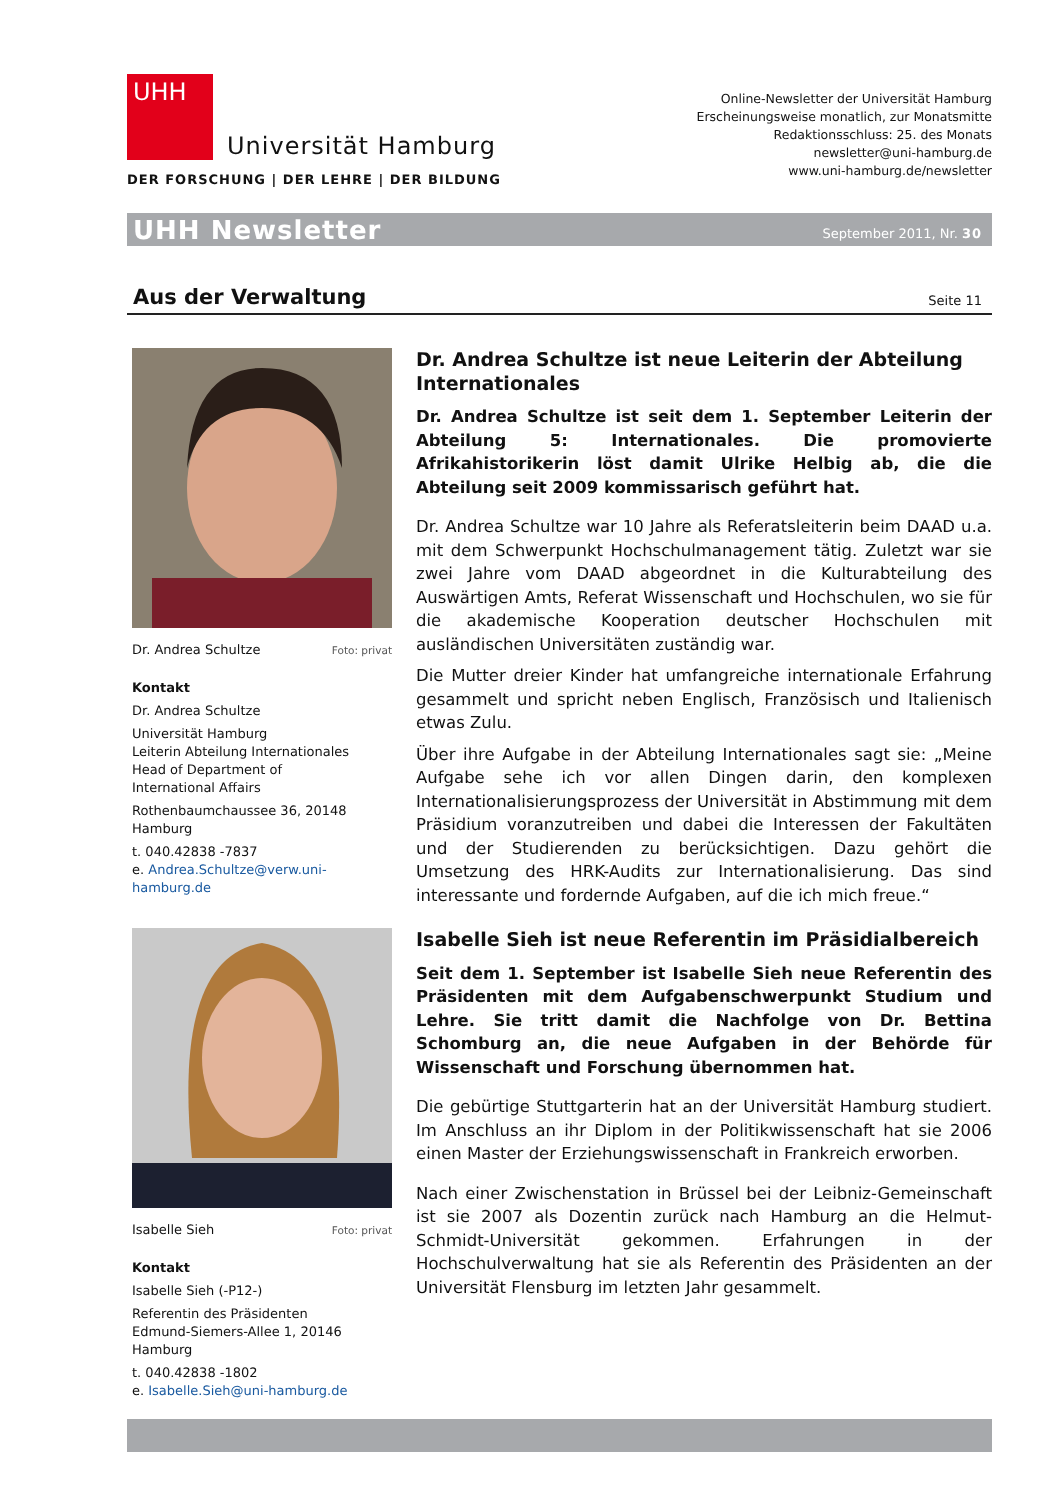UHH
Universität Hamburg
DER FORSCHUNG | DER LEHRE | DER BILDUNG
Online-Newsletter der Universität Hamburg
Erscheinungsweise monatlich, zur Monatsmitte
Redaktionsschluss: 25. des Monats
newsletter@uni-hamburg.de
www.uni-hamburg.de/newsletter
UHH Newsletter September 2011, Nr. 30
Aus der Verwaltung
Seite 11
Dr. Andrea Schultze Foto: privat
Kontakt
Dr. Andrea Schultze
Universität Hamburg
Leiterin Abteilung Internationales
Head of Department of
International Affairs
Rothenbaumchaussee 36, 20148 Hamburg
t. 040.42838 -7837
e. Andrea.Schultze@verw.uni-hamburg.de
Dr. Andrea Schultze ist neue Leiterin der Abteilung Internationales
Dr. Andrea Schultze ist seit dem 1. September Leiterin der Abteilung 5: Internationales. Die promovierte Afrikahistorikerin löst damit Ulrike Helbig ab, die die Abteilung seit 2009 kommissarisch geführt hat.
Dr. Andrea Schultze war 10 Jahre als Referatsleiterin beim DAAD u.a. mit dem Schwerpunkt Hochschulmanagement tätig. Zuletzt war sie zwei Jahre vom DAAD abgeordnet in die Kulturabteilung des Auswärtigen Amts, Referat Wissenschaft und Hochschulen, wo sie für die akademische Kooperation deutscher Hochschulen mit ausländischen Universitäten zuständig war.
Die Mutter dreier Kinder hat umfangreiche internationale Erfahrung gesammelt und spricht neben Englisch, Französisch und Italienisch etwas Zulu.
Über ihre Aufgabe in der Abteilung Internationales sagt sie: „Meine Aufgabe sehe ich vor allen Dingen darin, den komplexen Internationalisierungsprozess der Universität in Abstimmung mit dem Präsidium voranzutreiben und dabei die Interessen der Fakultäten und der Studierenden zu berücksichtigen. Dazu gehört die Umsetzung des HRK-Audits zur Internationalisierung. Das sind interessante und fordernde Aufgaben, auf die ich mich freue.“
Isabelle Sieh Foto: privat
Kontakt
Isabelle Sieh (-P12-)
Referentin des Präsidenten
Edmund-Siemers-Allee 1, 20146 Hamburg
t. 040.42838 -1802
e. Isabelle.Sieh@uni-hamburg.de
Isabelle Sieh ist neue Referentin im Präsidialbereich
Seit dem 1. September ist Isabelle Sieh neue Referentin des Präsidenten mit dem Aufgabenschwerpunkt Studium und Lehre. Sie tritt damit die Nachfolge von Dr. Bettina Schomburg an, die neue Aufgaben in der Behörde für Wissenschaft und Forschung übernommen hat.
Die gebürtige Stuttgarterin hat an der Universität Hamburg studiert. Im Anschluss an ihr Diplom in der Politikwissenschaft hat sie 2006 einen Master der Erziehungswissenschaft in Frankreich erworben.
Nach einer Zwischenstation in Brüssel bei der Leibniz-Gemeinschaft ist sie 2007 als Dozentin zurück nach Hamburg an die Helmut-Schmidt-Universität gekommen. Erfahrungen in der Hochschulverwaltung hat sie als Referentin des Präsidenten an der Universität Flensburg im letzten Jahr gesammelt.